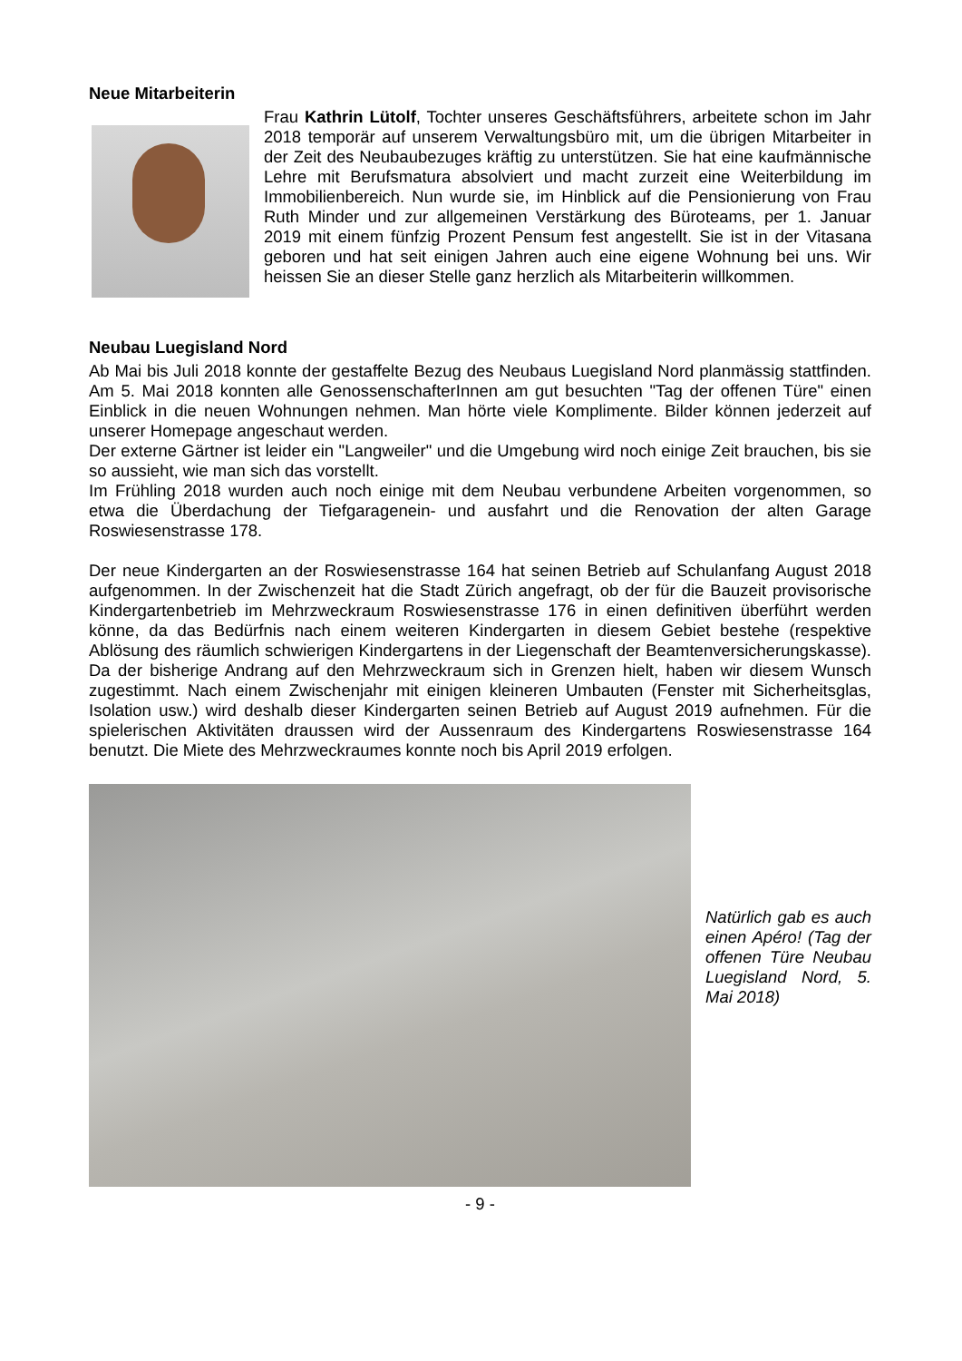Neue Mitarbeiterin
Frau Kathrin Lütolf, Tochter unseres Geschäftsführers, arbeitete schon im Jahr 2018 temporär auf unserem Verwaltungsbüro mit, um die übrigen Mitarbeiter in der Zeit des Neubaubezuges kräftig zu unterstützen. Sie hat eine kaufmännische Lehre mit Berufsmatura absolviert und macht zurzeit eine Weiterbildung im Immobilienbereich. Nun wurde sie, im Hinblick auf die Pensionierung von Frau Ruth Minder und zur allgemeinen Verstärkung des Büroteams, per 1. Januar 2019 mit einem fünfzig Prozent Pensum fest angestellt. Sie ist in der Vitasana geboren und hat seit einigen Jahren auch eine eigene Wohnung bei uns. Wir heissen Sie an dieser Stelle ganz herzlich als Mitarbeiterin willkommen.
Neubau Luegisland Nord
Ab Mai bis Juli 2018 konnte der gestaffelte Bezug des Neubaus Luegisland Nord planmässig stattfinden. Am 5. Mai 2018 konnten alle GenossenschafterInnen am gut besuchten "Tag der offenen Türe" einen Einblick in die neuen Wohnungen nehmen. Man hörte viele Komplimente. Bilder können jederzeit auf unserer Homepage angeschaut werden.
Der externe Gärtner ist leider ein "Langweiler" und die Umgebung wird noch einige Zeit brauchen, bis sie so aussieht, wie man sich das vorstellt.
Im Frühling 2018 wurden auch noch einige mit dem Neubau verbundene Arbeiten vorgenommen, so etwa die Überdachung der Tiefgaragenein- und ausfahrt und die Renovation der alten Garage Roswiesenstrasse 178.
Der neue Kindergarten an der Roswiesenstrasse 164 hat seinen Betrieb auf Schulanfang August 2018 aufgenommen. In der Zwischenzeit hat die Stadt Zürich angefragt, ob der für die Bauzeit provisorische Kindergartenbetrieb im Mehrzweckraum Roswiesenstrasse 176 in einen definitiven überführt werden könne, da das Bedürfnis nach einem weiteren Kindergarten in diesem Gebiet bestehe (respektive Ablösung des räumlich schwierigen Kindergartens in der Liegenschaft der Beamtenversicherungskasse). Da der bisherige Andrang auf den Mehrzweckraum sich in Grenzen hielt, haben wir diesem Wunsch zugestimmt. Nach einem Zwischenjahr mit einigen kleineren Umbauten (Fenster mit Sicherheitsglas, Isolation usw.) wird deshalb dieser Kindergarten seinen Betrieb auf August 2019 aufnehmen. Für die spielerischen Aktivitäten draussen wird der Aussenraum des Kindergartens Roswiesenstrasse 164 benutzt. Die Miete des Mehrzweckraumes konnte noch bis April 2019 erfolgen.
Natürlich gab es auch einen Apéro! (Tag der offenen Türe Neubau Luegisland Nord, 5. Mai 2018)
- 9 -